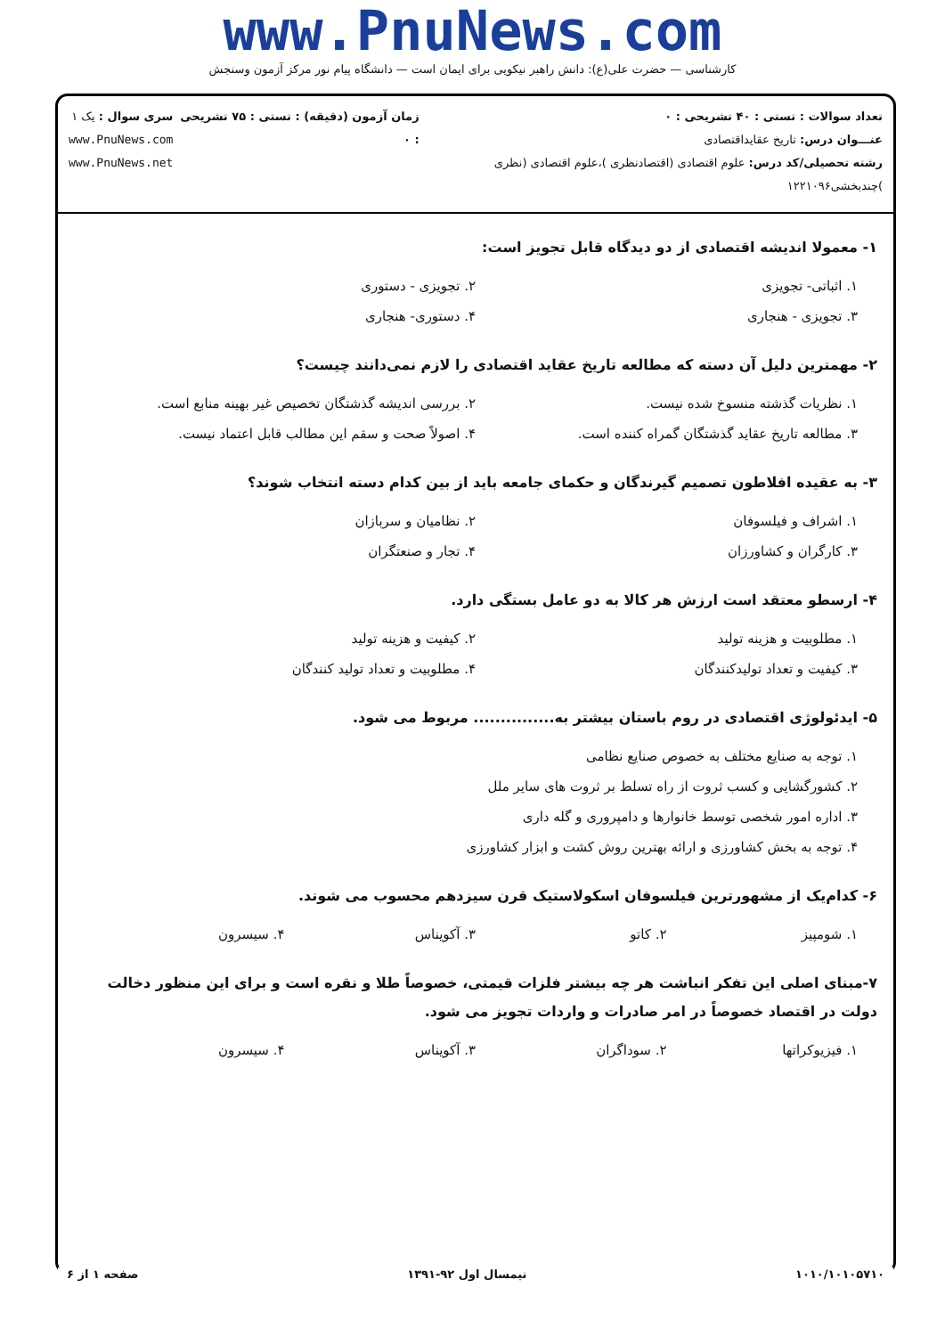www.PnuNews.com
کارشناسی — حضرت علی(ع): دانش راهبر نیکویی برای ایمان است — دانشگاه پیام نور مرکز آزمون وسنجش
تعداد سوالات : تستی : ۴۰ تشریحی : ۰
عنـــوان درس: تاریخ عقایداقتصادی
رشته تحصیلی/کد درس: علوم اقتصادی (اقتصادنظری )،علوم اقتصادی (نظری )چندبخشی۱۲۲۱۰۹۶
زمان آزمون (دقیقه) : تستی : ۷۵ تشریحی : ۰
سری سوال : یک ۱
www.PnuNews.com
www.PnuNews.net
۱- معمولا اندیشه اقتصادی از دو دیدگاه قابل تجویز است:
۱. اثباتی- تجویزی
۲. تجویزی - دستوری
۳. تجویزی - هنجاری
۴. دستوری- هنجاری
۲- مهمترین دلیل آن دسته که مطالعه تاریخ عقاید اقتصادی را لازم نمی‌دانند چیست؟
۱. نظریات گذشته منسوخ شده نیست.
۲. بررسی اندیشه گذشتگان تخصیص غیر بهینه منابع است.
۳. مطالعه تاریخ عقاید گذشتگان گمراه کننده است.
۴. اصولاً صحت و سقم این مطالب قابل اعتماد نیست.
۳- به عقیده افلاطون تصمیم گیرندگان و حکمای جامعه باید از بین کدام دسته انتخاب شوند؟
۱. اشراف و فیلسوفان
۲. نظامیان و سربازان
۳. کارگران و کشاورزان
۴. تجار و صنعتگران
۴- ارسطو معتقد است ارزش هر کالا به دو عامل بستگی دارد.
۱. مطلوبیت و هزینه تولید
۲. کیفیت و هزینه تولید
۳. کیفیت و تعداد تولیدکنندگان
۴. مطلوبیت و تعداد تولید کنندگان
۵- ایدئولوژی اقتصادی در روم باستان بیشتر به............... مربوط می شود.
۱. توجه به صنایع مختلف به خصوص صنایع نظامی
۲. کشورگشایی و کسب ثروت از راه تسلط بر ثروت های سایر ملل
۳. اداره امور شخصی توسط خانوارها و دامپروری و گله داری
۴. توجه به بخش کشاورزی و ارائه بهترین روش کشت و ابزار کشاورزی
۶- کدام‌یک از مشهورترین فیلسوفان اسکولاستیک قرن سیزدهم محسوب می شوند.
۱. شومپیز
۲. کاتو
۳. آکویناس
۴. سیسرون
۷-مبنای اصلی این تفکر انباشت هر چه بیشتر فلزات قیمتی، خصوصاً طلا و نقره است و برای این منظور دخالت دولت در اقتصاد خصوصاً در امر صادرات و واردات تجویز می شود.
۱. فیزیوکراتها
۲. سوداگران
۳. آکویناس
۴. سیسرون
۱۰۱۰/۱۰۱۰۵۷۱۰ نیمسال اول ۹۲-۱۳۹۱ صفحه ۱ از ۶